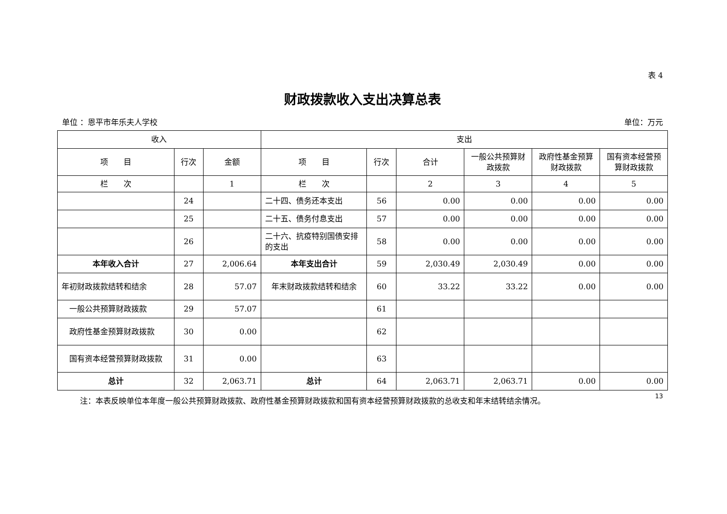表 4
财政拨款收入支出决算总表
单位 ：恩平市年乐夫人学校 单位：万元
| 收入 | | | 支出 | | | | | |
| --- | --- | --- | --- | --- | --- | --- | --- | --- |
| 项 目 | 行次 | 金额 | 项 目 | 行次 | 合计 | 一般公共预算财政拨款 | 政府性基金预算财政拨款 | 国有资本经营预算财政拨款 |
| 栏 次 | | 1 | 栏 次 | | 2 | 3 | 4 | 5 |
| | 24 | | 二十四、债务还本支出 | 56 | 0.00 | 0.00 | 0.00 | 0.00 |
| | 25 | | 二十五、债务付息支出 | 57 | 0.00 | 0.00 | 0.00 | 0.00 |
| | 26 | | 二十六、抗疫特别国债安排的支出 | 58 | 0.00 | 0.00 | 0.00 | 0.00 |
| 本年收入合计 | 27 | 2,006.64 | 本年支出合计 | 59 | 2,030.49 | 2,030.49 | 0.00 | 0.00 |
| 年初财政拨款结转和结余 | 28 | 57.07 | 年末财政拨款结转和结余 | 60 | 33.22 | 33.22 | 0.00 | 0.00 |
| 一般公共预算财政拨款 | 29 | 57.07 | | 61 | | | | |
| 政府性基金预算财政拨款 | 30 | 0.00 | | 62 | | | | |
| 国有资本经营预算财政拨款 | 31 | 0.00 | | 63 | | | | |
| 总计 | 32 | 2,063.71 | 总计 | 64 | 2,063.71 | 2,063.71 | 0.00 | 0.00 |
注：本表反映单位本年度一般公共预算财政拨款、政府性基金预算财政拨款和国有资本经营预算财政拨款的总收支和年末结转结余情况。
13